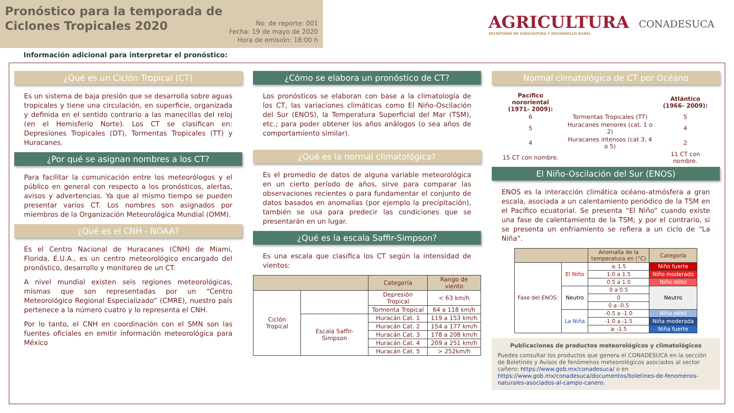Pronóstico para la temporada de
Ciclones Tropicales 2020
No. de reporte: 001
Fecha: 19 de mayo de 2020
Hora de emisión: 18:00 h
AGRICULTURA
SECRETARÍA DE AGRICULTURA Y DESARROLLO RURAL
CONADESUCA
Información adicional para interpretar el pronóstico:
¿Qué es un Ciclón Tropical (CT)
Es un sistema de baja presión que se desarrolla sobre aguas tropicales y tiene una circulación, en superficie, organizada y definida en el sentido contrario a las manecillas del reloj (en el Hemisferio Norte). Los CT se clasifican en: Depresiones Tropicales (DT), Tormentas Tropicales (TT) y Huracanes.
¿Por qué se asignan nombres a los CT?
Para facilitar la comunicación entre los meteorólogos y el público en general con respecto a los pronósticos, alertas, avisos y advertencias. Ya que al mismo tiempo se pueden presentar varios CT. Los nombres son asignados por miembros de la Organización Meteorológica Mundial (OMM).
¿Qué es el CNH - NOAA?
Es el Centro Nacional de Huracanes (CNH) de Miami, Florida, E.U.A., es un centro meteorológico encargado del pronóstico, desarrollo y monitoreo de un CT.
A nivel mundial existen seis regiones meteorológicas, mismas que son representadas por un “Centro Meteorológico Regional Especializado” (CMRE), nuestro país pertenece a la número cuatro y lo representa el CNH.
Por lo tanto, el CNH en coordinación con el SMN son las fuentes oficiales en emitir información meteorológica para México
¿Cómo se elabora un pronóstico de CT?
Los pronósticos se elaboran con base a la climatología de los CT, las variaciones climáticas como El Niño-Oscilación del Sur (ENOS), la Temperatura Superficial del Mar (TSM), etc.; para poder obtener los años análogos (o sea años de comportamiento similar).
¿Qué es la normal climatológica?
Es el promedio de datos de alguna variable meteorológica en un cierto período de años, sirve para comparar las observaciones recientes o para fundamentar el conjunto de datos basados en anomalías (por ejemplo la precipitación), también se usa para predecir las condiciones que se presentarán en un lugar.
¿Qué es la escala Saffir-Simpson?
Es una escala que clasifica los CT según la intensidad de vientos:
| | | Categoría | Rango de viento |
| --- | --- | --- | --- |
| Ciclón Tropical | | Depresión Tropical | < 63 km/h |
| | | Tormenta Tropical | 64 a 118 km/h |
| | Escala Saffir-Simpson | Huracán Cat. 1 | 119 a 153 km/h |
| | | Huracán Cat. 2 | 154 a 177 km/h |
| | | Huracán Cat. 3 | 178 a 208 km/h |
| | | Huracán Cat. 4 | 209 a 251 km/h |
| | | Huracán Cat. 5 | > 252km/h |
Normal climatológica de CT por Océano
| Pacífico nororiental (1971- 2009): | | Atlántico (1966- 2009): |
| 6 | Tormentas Tropicales (TT) | 5 |
| 5 | Huracanes menores (cat. 1 o 2) | 4 |
| 4 | Huracanes intensos (cat 3, 4 o 5) | 2 |
| 15 CT con nombre. | | 11 CT con nombre. |
El Niño-Oscilación del Sur (ENOS)
ENOS es la interacción climática océano-atmósfera a gran escala, asociada a un calentamiento periódico de la TSM en el Pacífico ecuatorial. Se presenta “El Niño” cuando existe una fase de calentamiento de la TSM; y por el contrario, si se presenta un enfriamiento se refiera a un ciclo de “La Niña”.
| | | Anomalía de la temperatura en (°C) | Categoría |
| --- | --- | --- | --- |
| Fase del ENOS: | El Niño | ≥ 1.5 | Niño fuerte |
| | | 1.0 a 1.5 | Niño moderado |
| | | 0.5 a 1.0 | Niño débil |
| | Neutro | 0 a 0.5 | Neutro |
| | | 0 | |
| | | 0 a -0.5 | |
| | La Niña | -0.5 a -1.0 | Niña débil |
| | | -1.0 a -1.5 | Niña moderada |
| | | ≥ -1.5 | Niña fuerte |
Publicaciones de productos meteorológicos y climatológicos
Puedes consultar los productos que genera el CONADESUCA en la sección de Boletines y Avisos de fenómenos meteorológicos asociados al sector cañero: https://www.gob.mx/conadesuca/ o en https://www.gob.mx/conadesuca/documentos/boletines-de-fenomenos-naturales-asociados-al-campo-canero.